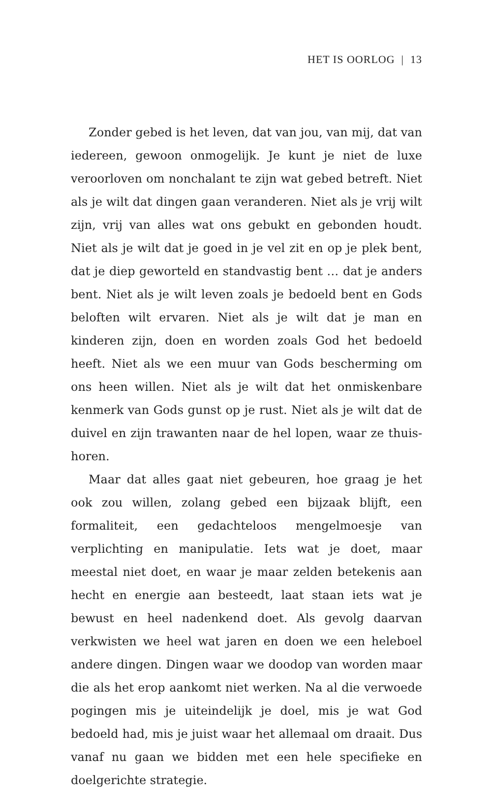HET IS OORLOG | 13
Zonder gebed is het leven, dat van jou, van mij, dat van iedereen, gewoon onmogelijk. Je kunt je niet de luxe veroor­loven om nonchalant te zijn wat gebed betreft. Niet als je wilt dat dingen gaan veranderen. Niet als je vrij wilt zijn, vrij van alles wat ons gebukt en gebonden houdt. Niet als je wilt dat je goed in je vel zit en op je plek bent, dat je diep geworteld en standvastig bent … dat je anders bent. Niet als je wilt leven zoals je bedoeld bent en Gods beloften wilt ervaren. Niet als je wilt dat je man en kinderen zijn, doen en worden zoals God het bedoeld heeft. Niet als we een muur van Gods bescher­ming om ons heen willen. Niet als je wilt dat het onmisken­bare kenmerk van Gods gunst op je rust. Niet als je wilt dat de duivel en zijn trawanten naar de hel lopen, waar ze thuis­horen.
Maar dat alles gaat niet gebeuren, hoe graag je het ook zou willen, zolang gebed een bijzaak blijft, een formaliteit, een gedachteloos mengelmoesje van verplichting en manipulatie. Iets wat je doet, maar meestal niet doet, en waar je maar zel­den betekenis aan hecht en energie aan besteedt, laat staan iets wat je bewust en heel nadenkend doet. Als gevolg daar­van verkwisten we heel wat jaren en doen we een heleboel andere dingen. Dingen waar we doodop van worden maar die als het erop aankomt niet werken. Na al die verwoede pogin­gen mis je uiteindelijk je doel, mis je wat God bedoeld had, mis je juist waar het allemaal om draait. Dus vanaf nu gaan we bidden met een hele specifieke en doelgerichte strategie.